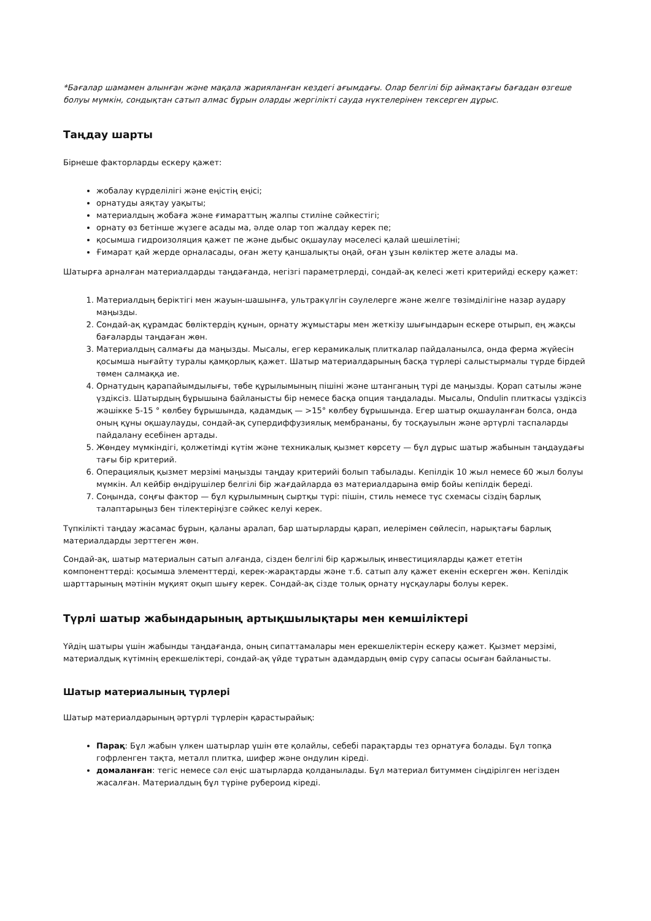*Бағалар шамамен алынған және мақала жарияланған кездегі ағымдағы. Олар белгілі бір аймақтағы бағадан өзгеше болуы мүмкін, сондықтан сатып алмас бұрын оларды жергілікті сауда нүктелерінен тексерген дұрыс.
Таңдау шарты
Бірнеше факторларды ескеру қажет:
жобалау күрделілігі және еңістің еңісі;
орнатуды аяқтау уақыты;
материалдың жобаға және ғимараттың жалпы стиліне сәйкестігі;
орнату өз бетінше жүзеге асады ма, әлде олар топ жалдау керек пе;
қосымша гидроизоляция қажет пе және дыбыс оқшаулау мәселесі қалай шешілетіні;
Ғимарат қай жерде орналасады, оған жету қаншалықты оңай, оған ұзын көліктер жете алады ма.
Шатырға арналған материалдарды таңдағанда, негізгі параметрлерді, сондай-ақ келесі жеті критерийді ескеру қажет:
1. Материалдың беріктігі мен жауын-шашынға, ультракүлгін сәулелерге және желге төзімділігіне назар аудару маңызды.
2. Сондай-ақ құрамдас бөліктердің құнын, орнату жұмыстары мен жеткізу шығындарын ескере отырып, ең жақсы бағаларды таңдаған жөн.
3. Материалдың салмағы да маңызды. Мысалы, егер керамикалық плиткалар пайдаланылса, онда ферма жүйесін қосымша нығайту туралы қамқорлық қажет. Шатыр материалдарының басқа түрлері салыстырмалы түрде бірдей төмен салмаққа ие.
4. Орнатудың қарапайымдылығы, төбе құрылымының пішіні және штанганың түрі де маңызды. Қорап сатылы және үздіксіз. Шатырдың бұрышына байланысты бір немесе басқа опция таңдалады. Мысалы, Ondulin плиткасы үздіксіз жәшікке 5-15 ° көлбеу бұрышында, қадамдық — >15° көлбеу бұрышында. Егер шатыр оқшауланған болса, онда оның құны оқшаулауды, сондай-ақ супердиффузиялық мембрананы, бу тосқауылын және әртүрлі таспаларды пайдалану есебінен артады.
5. Жөндеу мүмкіндігі, қолжетімді күтім және техникалық қызмет көрсету — бұл дұрыс шатыр жабынын таңдаудағы тағы бір критерий.
6. Операциялық қызмет мерзімі маңызды таңдау критерийі болып табылады. Кепілдік 10 жыл немесе 60 жыл болуы мүмкін. Ал кейбір өндірушілер белгілі бір жағдайларда өз материалдарына өмір бойы кепілдік береді.
7. Соңында, соңғы фактор — бұл құрылымның сыртқы түрі: пішін, стиль немесе түс схемасы сіздің барлық талаптарыңыз бен тілектеріңізге сәйкес келуі керек.
Түпкілікті таңдау жасамас бұрын, қаланы аралап, бар шатырларды қарап, иелерімен сөйлесіп, нарықтағы барлық материалдарды зерттеген жөн.
Сондай-ақ, шатыр материалын сатып алғанда, сізден белгілі бір қаржылық инвестицияларды қажет ететін компоненттерді: қосымша элементтерді, керек-жарақтарды және т.б. сатып алу қажет екенін ескерген жөн. Кепілдік шарттарының мәтінін мұқият оқып шығу керек. Сондай-ақ сізде толық орнату нұсқаулары болуы керек.
Түрлі шатыр жабындарының артықшылықтары мен кемшіліктері
Үйдің шатыры үшін жабынды таңдағанда, оның сипаттамалары мен ерекшеліктерін ескеру қажет. Қызмет мерзімі, материалдық күтімнің ерекшеліктері, сондай-ақ үйде тұратын адамдардың өмір сүру сапасы осыған байланысты.
Шатыр материалының түрлері
Шатыр материалдарының әртүрлі түрлерін қарастырайық:
Парақ: Бұл жабын үлкен шатырлар үшін өте қолайлы, себебі парақтарды тез орнатуға болады. Бұл топқа гофрленген тақта, металл плитка, шифер және ондулин кіреді.
домаланған: тегіс немесе сәл еңіс шатырларда қолданылады. Бұл материал битуммен сіңдірілген негізден жасалған. Материалдың бұл түріне рубероид кіреді.